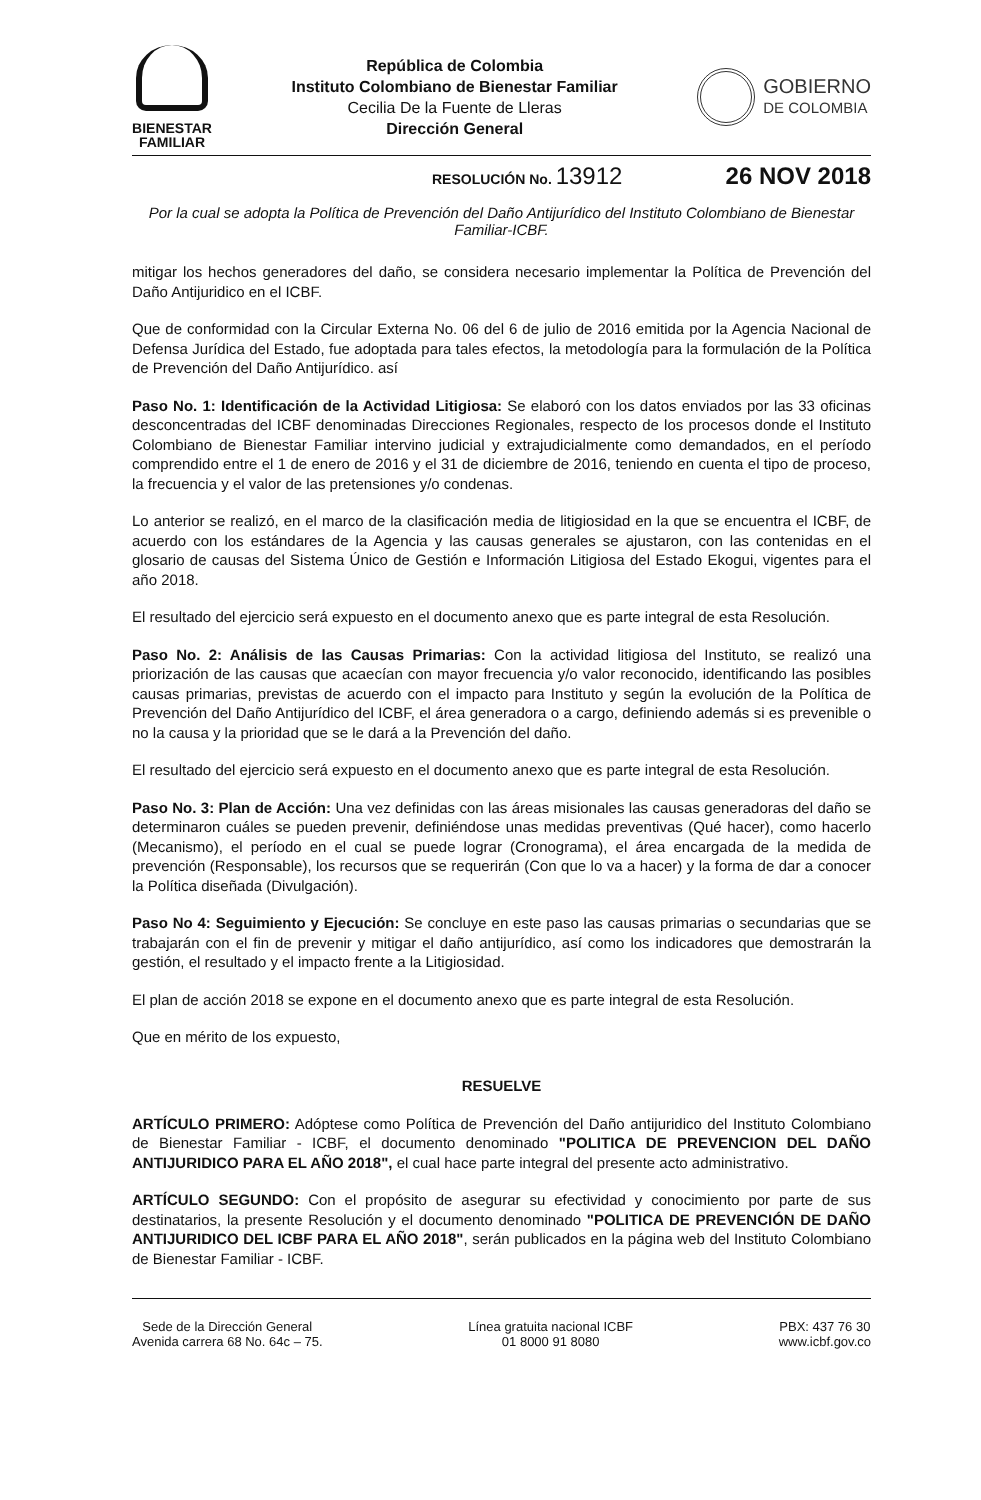BIENESTAR
FAMILIAR
República de Colombia
Instituto Colombiano de Bienestar Familiar
Cecilia De la Fuente de Lleras
Dirección General
GOBIERNO
DE COLOMBIA
RESOLUCIÓN No. 13912 26 NOV 2018
Por la cual se adopta la Política de Prevención del Daño Antijurídico del Instituto Colombiano de Bienestar Familiar-ICBF.
mitigar los hechos generadores del daño, se considera necesario implementar la Política de Prevención del Daño Antijuridico en el ICBF.
Que de conformidad con la Circular Externa No. 06 del 6 de julio de 2016 emitida por la Agencia Nacional de Defensa Jurídica del Estado, fue adoptada para tales efectos, la metodología para la formulación de la Política de Prevención del Daño Antijurídico. así
Paso No. 1: Identificación de la Actividad Litigiosa: Se elaboró con los datos enviados por las 33 oficinas desconcentradas del ICBF denominadas Direcciones Regionales, respecto de los procesos donde el Instituto Colombiano de Bienestar Familiar intervino judicial y extrajudicialmente como demandados, en el período comprendido entre el 1 de enero de 2016 y el 31 de diciembre de 2016, teniendo en cuenta el tipo de proceso, la frecuencia y el valor de las pretensiones y/o condenas.
Lo anterior se realizó, en el marco de la clasificación media de litigiosidad en la que se encuentra el ICBF, de acuerdo con los estándares de la Agencia y las causas generales se ajustaron, con las contenidas en el glosario de causas del Sistema Único de Gestión e Información Litigiosa del Estado Ekogui, vigentes para el año 2018.
El resultado del ejercicio será expuesto en el documento anexo que es parte integral de esta Resolución.
Paso No. 2: Análisis de las Causas Primarias: Con la actividad litigiosa del Instituto, se realizó una priorización de las causas que acaecían con mayor frecuencia y/o valor reconocido, identificando las posibles causas primarias, previstas de acuerdo con el impacto para Instituto y según la evolución de la Política de Prevención del Daño Antijurídico del ICBF, el área generadora o a cargo, definiendo además si es prevenible o no la causa y la prioridad que se le dará a la Prevención del daño.
El resultado del ejercicio será expuesto en el documento anexo que es parte integral de esta Resolución.
Paso No. 3: Plan de Acción: Una vez definidas con las áreas misionales las causas generadoras del daño se determinaron cuáles se pueden prevenir, definiéndose unas medidas preventivas (Qué hacer), como hacerlo (Mecanismo), el período en el cual se puede lograr (Cronograma), el área encargada de la medida de prevención (Responsable), los recursos que se requerirán (Con que lo va a hacer) y la forma de dar a conocer la Política diseñada (Divulgación).
Paso No 4: Seguimiento y Ejecución: Se concluye en este paso las causas primarias o secundarias que se trabajarán con el fin de prevenir y mitigar el daño antijurídico, así como los indicadores que demostrarán la gestión, el resultado y el impacto frente a la Litigiosidad.
El plan de acción 2018 se expone en el documento anexo que es parte integral de esta Resolución.
Que en mérito de los expuesto,
RESUELVE
ARTÍCULO PRIMERO: Adóptese como Política de Prevención del Daño antijuridico del Instituto Colombiano de Bienestar Familiar - ICBF, el documento denominado "POLITICA DE PREVENCION DEL DAÑO ANTIJURIDICO PARA EL AÑO 2018", el cual hace parte integral del presente acto administrativo.
ARTÍCULO SEGUNDO: Con el propósito de asegurar su efectividad y conocimiento por parte de sus destinatarios, la presente Resolución y el documento denominado "POLITICA DE PREVENCIÓN DE DAÑO ANTIJURIDICO DEL ICBF PARA EL AÑO 2018", serán publicados en la página web del Instituto Colombiano de Bienestar Familiar - ICBF.
Sede de la Dirección General
Avenida carrera 68 No. 64c – 75.
Línea gratuita nacional ICBF
01 8000 91 8080
PBX: 437 76 30
www.icbf.gov.co